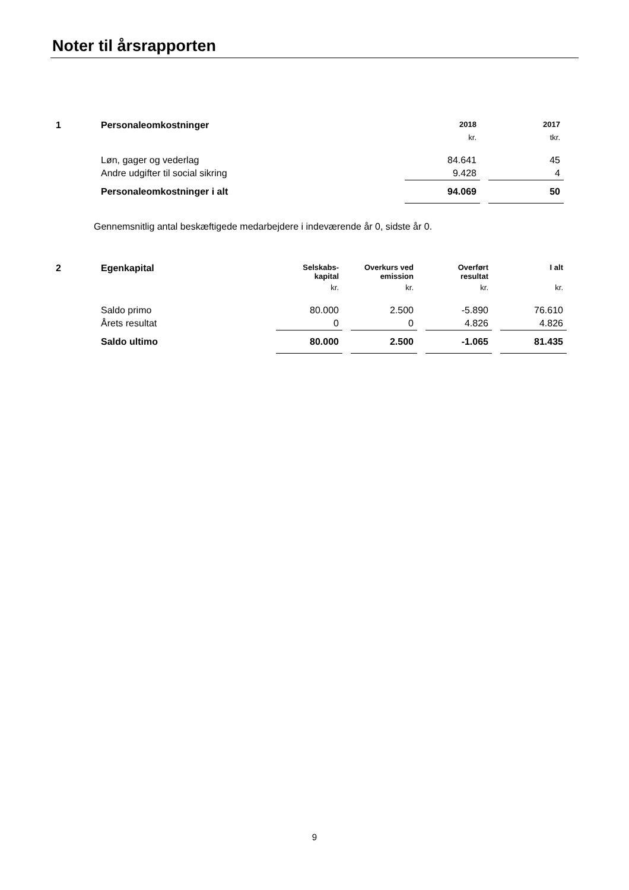Noter til årsrapporten
| 1 | Personaleomkostninger | 2018 | 2017 |
| | | kr. | tkr. |
| | Løn, gager og vederlag | 84.641 | 45 |
| | Andre udgifter til social sikring | 9.428 | 4 |
| | Personaleomkostninger i alt | 94.069 | 50 |
Gennemsnitlig antal beskæftigede medarbejdere i indeværende år 0, sidste år 0.
| 2 | Egenkapital | Selskabs- kapital | Overkurs ved emission | Overført resultat | I alt |
| | | kr. | kr. | kr. | kr. |
| | Saldo primo | 80.000 | 2.500 | -5.890 | 76.610 |
| | Årets resultat | 0 | 0 | 4.826 | 4.826 |
| | Saldo ultimo | 80.000 | 2.500 | -1.065 | 81.435 |
9